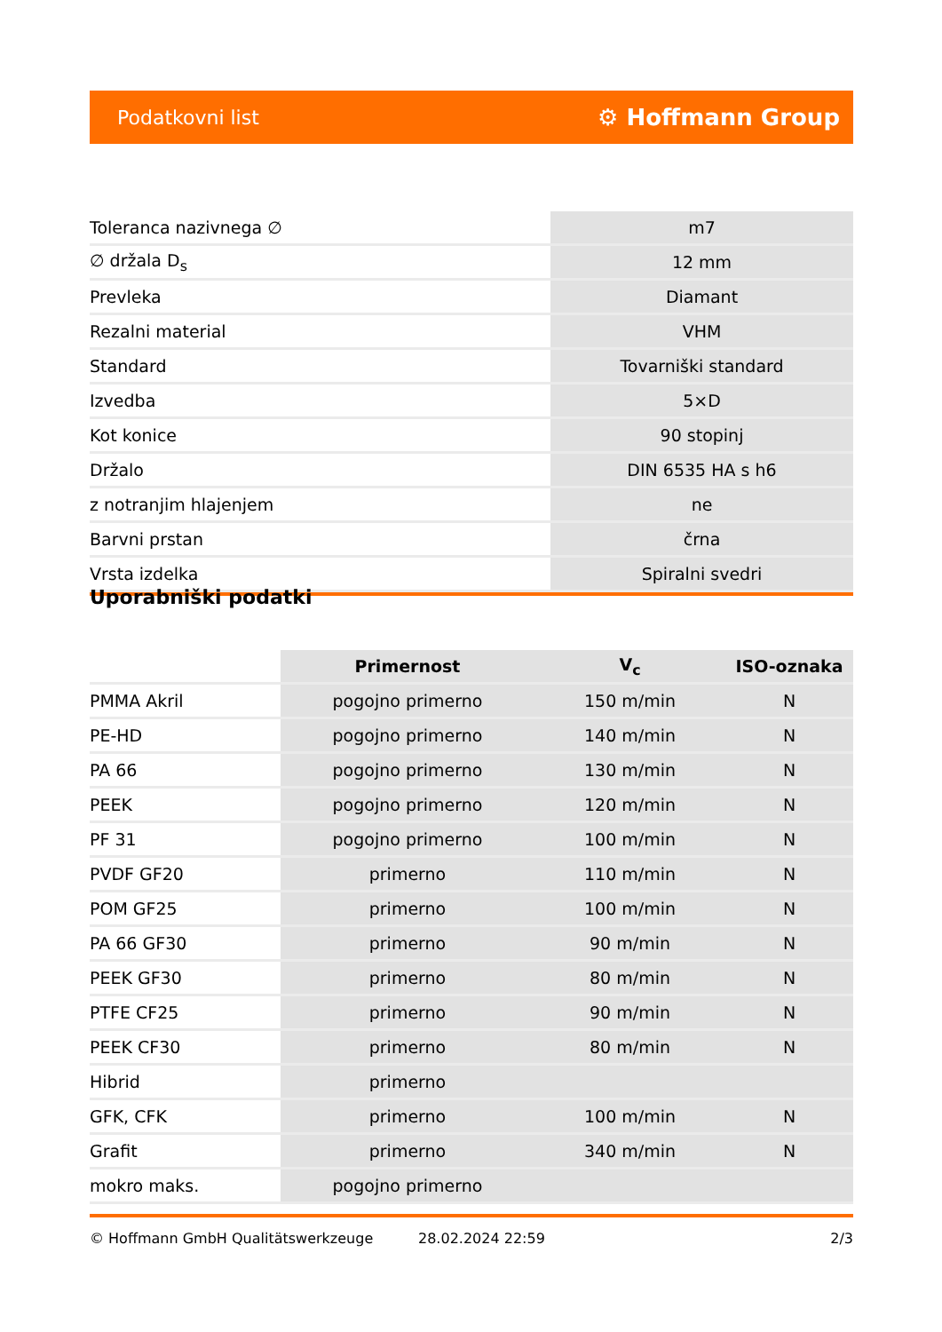Podatkovni list ⚙ Hoffmann Group
| Toleranca nazivnega ∅ | m7 |
| ∅ držala D<sub>s</sub> | 12 mm |
| Prevleka | Diamant |
| Rezalni material | VHM |
| Standard | Tovarniški standard |
| Izvedba | 5×D |
| Kot konice | 90 stopinj |
| Držalo | DIN 6535 HA s h6 |
| z notranjim hlajenjem | ne |
| Barvni prstan | črna |
| Vrsta izdelka | Spiralni svedri |
Uporabniški podatki
| | Primernost | V<sub>c</sub> | ISO-oznaka |
| --- | --- | --- | --- |
| PMMA Akril | pogojno primerno | 150 m/min | N |
| PE-HD | pogojno primerno | 140 m/min | N |
| PA 66 | pogojno primerno | 130 m/min | N |
| PEEK | pogojno primerno | 120 m/min | N |
| PF 31 | pogojno primerno | 100 m/min | N |
| PVDF GF20 | primerno | 110 m/min | N |
| POM GF25 | primerno | 100 m/min | N |
| PA 66 GF30 | primerno | 90 m/min | N |
| PEEK GF30 | primerno | 80 m/min | N |
| PTFE CF25 | primerno | 90 m/min | N |
| PEEK CF30 | primerno | 80 m/min | N |
| Hibrid | primerno | | |
| GFK, CFK | primerno | 100 m/min | N |
| Grafit | primerno | 340 m/min | N |
| mokro maks. | pogojno primerno | | |
© Hoffmann GmbH Qualitätswerkzeuge 28.02.2024 22:59 2/3